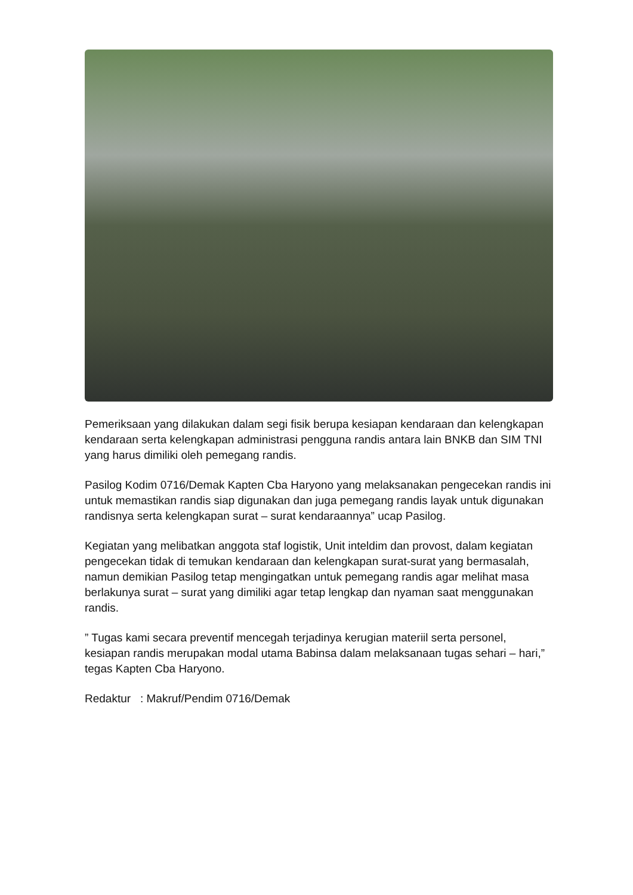Pemeriksaan yang dilakukan dalam segi fisik berupa kesiapan kendaraan dan kelengkapan kendaraan serta kelengkapan administrasi pengguna randis antara lain BNKB dan SIM TNI yang harus dimiliki oleh pemegang randis.
Pasilog Kodim 0716/Demak Kapten Cba Haryono yang melaksanakan pengecekan randis ini untuk memastikan randis siap digunakan dan juga pemegang randis layak untuk digunakan randisnya serta kelengkapan surat – surat kendaraannya” ucap Pasilog.
Kegiatan yang melibatkan anggota staf logistik, Unit inteldim dan provost, dalam kegiatan pengecekan tidak di temukan kendaraan dan kelengkapan surat-surat yang bermasalah, namun demikian Pasilog tetap mengingatkan untuk pemegang randis agar melihat masa berlakunya surat – surat yang dimiliki agar tetap lengkap dan nyaman saat menggunakan randis.
” Tugas kami secara preventif mencegah terjadinya kerugian materiil serta personel, kesiapan randis merupakan modal utama Babinsa dalam melaksanaan tugas sehari – hari,” tegas Kapten Cba Haryono.
Redaktur : Makruf/Pendim 0716/Demak